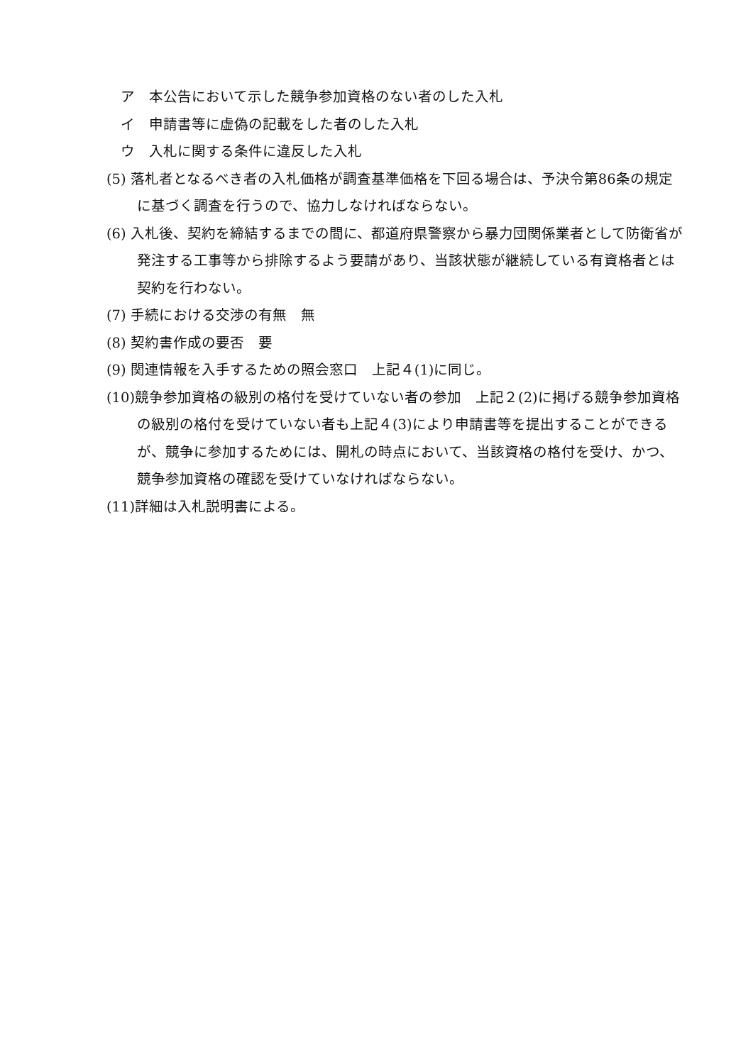ア　本公告において示した競争参加資格のない者のした入札
イ　申請書等に虚偽の記載をした者のした入札
ウ　入札に関する条件に違反した入札
(5) 落札者となるべき者の入札価格が調査基準価格を下回る場合は、予決令第86条の規定に基づく調査を行うので、協力しなければならない。
(6) 入札後、契約を締結するまでの間に、都道府県警察から暴力団関係業者として防衛省が発注する工事等から排除するよう要請があり、当該状態が継続している有資格者とは契約を行わない。
(7) 手続における交渉の有無　無
(8) 契約書作成の要否　要
(9) 関連情報を入手するための照会窓口　上記４(1)に同じ。
(10)競争参加資格の級別の格付を受けていない者の参加　上記２(2)に掲げる競争参加資格の級別の格付を受けていない者も上記４(3)により申請書等を提出することができるが、競争に参加するためには、開札の時点において、当該資格の格付を受け、かつ、競争参加資格の確認を受けていなければならない。
(11)詳細は入札説明書による。